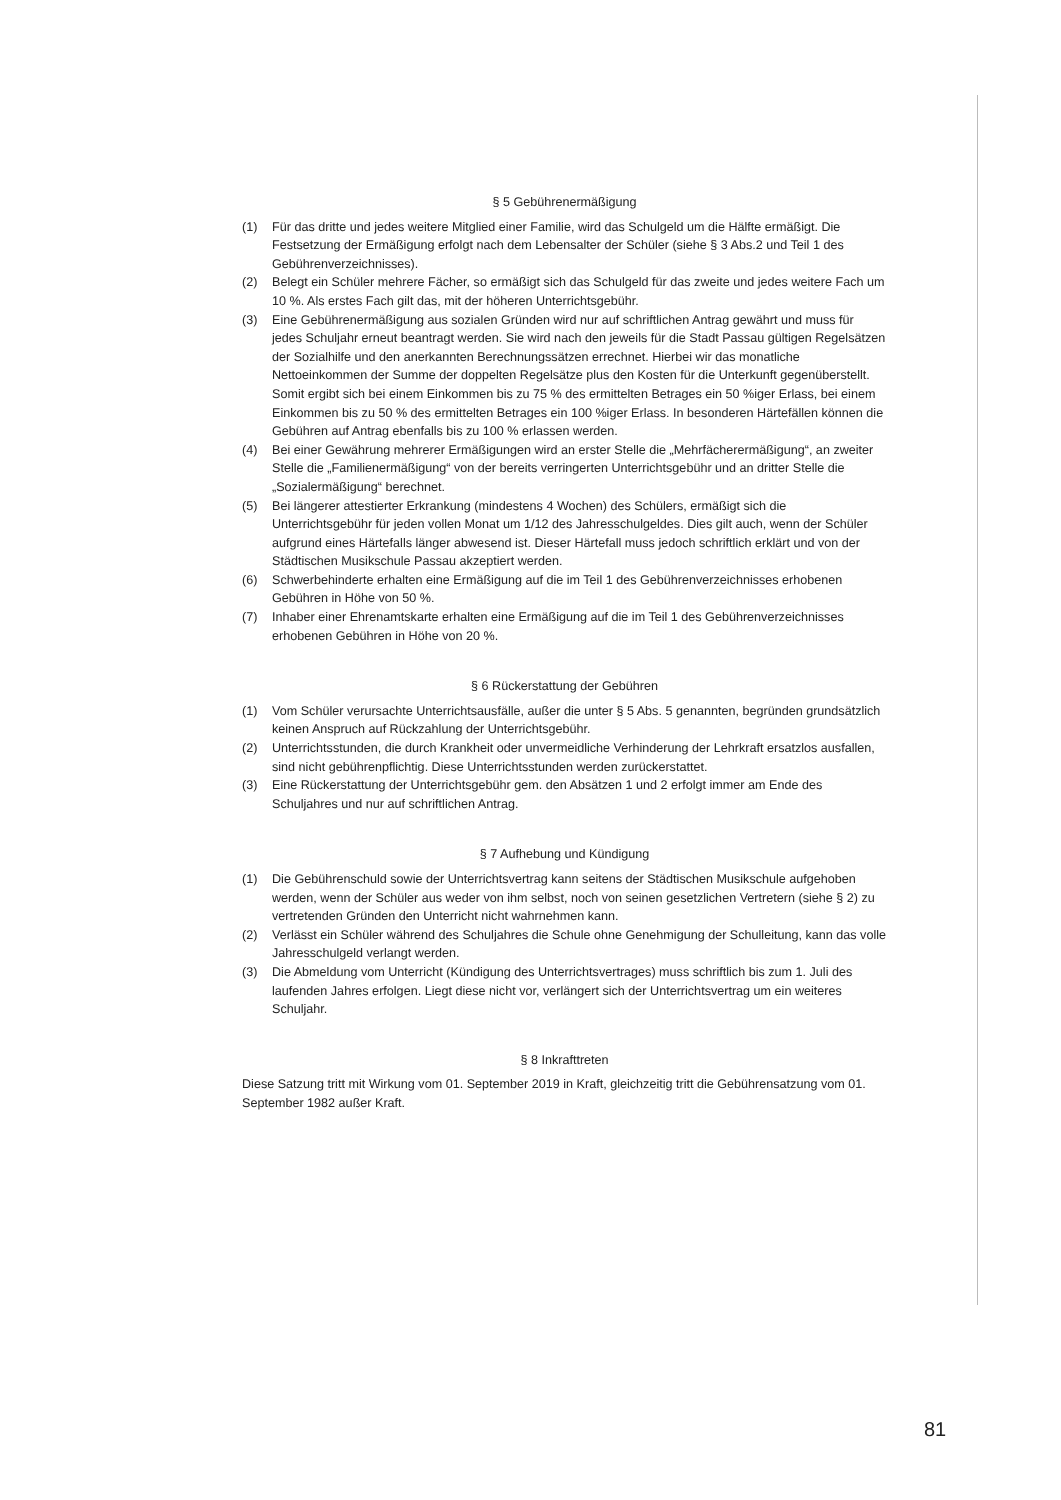§ 5 Gebührenermäßigung
(1) Für das dritte und jedes weitere Mitglied einer Familie, wird das Schulgeld um die Hälfte ermäßigt. Die Festsetzung der Ermäßigung erfolgt nach dem Lebensalter der Schüler (siehe § 3 Abs.2 und Teil 1 des Gebührenverzeichnisses).
(2) Belegt ein Schüler mehrere Fächer, so ermäßigt sich das Schulgeld für das zweite und jedes weitere Fach um 10 %. Als erstes Fach gilt das, mit der höheren Unterrichtsgebühr.
(3) Eine Gebührenermäßigung aus sozialen Gründen wird nur auf schriftlichen Antrag gewährt und muss für jedes Schuljahr erneut beantragt werden. Sie wird nach den jeweils für die Stadt Passau gültigen Regelsätzen der Sozialhilfe und den anerkannten Berechnungssätzen errechnet. Hierbei wir das monatliche Nettoeinkommen der Summe der doppelten Regelsätze plus den Kosten für die Unterkunft gegenüberstellt. Somit ergibt sich bei einem Einkommen bis zu 75 % des ermittelten Betrages ein 50 %iger Erlass, bei einem Einkommen bis zu 50 % des ermittelten Betrages ein 100 %iger Erlass. In besonderen Härtefällen können die Gebühren auf Antrag ebenfalls bis zu 100 % erlassen werden.
(4) Bei einer Gewährung mehrerer Ermäßigungen wird an erster Stelle die „Mehrfächerermäßigung“, an zweiter Stelle die „Familienermäßigung“ von der bereits verringerten Unterrichtsgebühr und an dritter Stelle die „Sozialermäßigung“ berechnet.
(5) Bei längerer attestierter Erkrankung (mindestens 4 Wochen) des Schülers, ermäßigt sich die Unterrichtsgebühr für jeden vollen Monat um 1/12 des Jahresschulgeldes. Dies gilt auch, wenn der Schüler aufgrund eines Härtefalls länger abwesend ist. Dieser Härtefall muss jedoch schriftlich erklärt und von der Städtischen Musikschule Passau akzeptiert werden.
(6) Schwerbehinderte erhalten eine Ermäßigung auf die im Teil 1 des Gebührenverzeichnisses erhobenen Gebühren in Höhe von 50 %.
(7) Inhaber einer Ehrenamtskarte erhalten eine Ermäßigung auf die im Teil 1 des Gebührenverzeichnisses erhobenen Gebühren in Höhe von 20 %.
§ 6 Rückerstattung der Gebühren
(1) Vom Schüler verursachte Unterrichtsausfälle, außer die unter § 5 Abs. 5 genannten, begründen grundsätzlich keinen Anspruch auf Rückzahlung der Unterrichtsgebühr.
(2) Unterrichtsstunden, die durch Krankheit oder unvermeidliche Verhinderung der Lehrkraft ersatzlos ausfallen, sind nicht gebührenpflichtig. Diese Unterrichtsstunden werden zurückerstattet.
(3) Eine Rückerstattung der Unterrichtsgebühr gem. den Absätzen 1 und 2 erfolgt immer am Ende des Schuljahres und nur auf schriftlichen Antrag.
§ 7 Aufhebung und Kündigung
(1) Die Gebührenschuld sowie der Unterrichtsvertrag kann seitens der Städtischen Musikschule aufgehoben werden, wenn der Schüler aus weder von ihm selbst, noch von seinen gesetzlichen Vertretern (siehe § 2) zu vertretenden Gründen den Unterricht nicht wahrnehmen kann.
(2) Verlässt ein Schüler während des Schuljahres die Schule ohne Genehmigung der Schulleitung, kann das volle Jahresschulgeld verlangt werden.
(3) Die Abmeldung vom Unterricht (Kündigung des Unterrichtsvertrages) muss schriftlich bis zum 1. Juli des laufenden Jahres erfolgen. Liegt diese nicht vor, verlängert sich der Unterrichtsvertrag um ein weiteres Schuljahr.
§ 8 Inkrafttreten
Diese Satzung tritt mit Wirkung vom 01. September 2019 in Kraft, gleichzeitig tritt die Gebührensatzung vom 01. September 1982 außer Kraft.
81